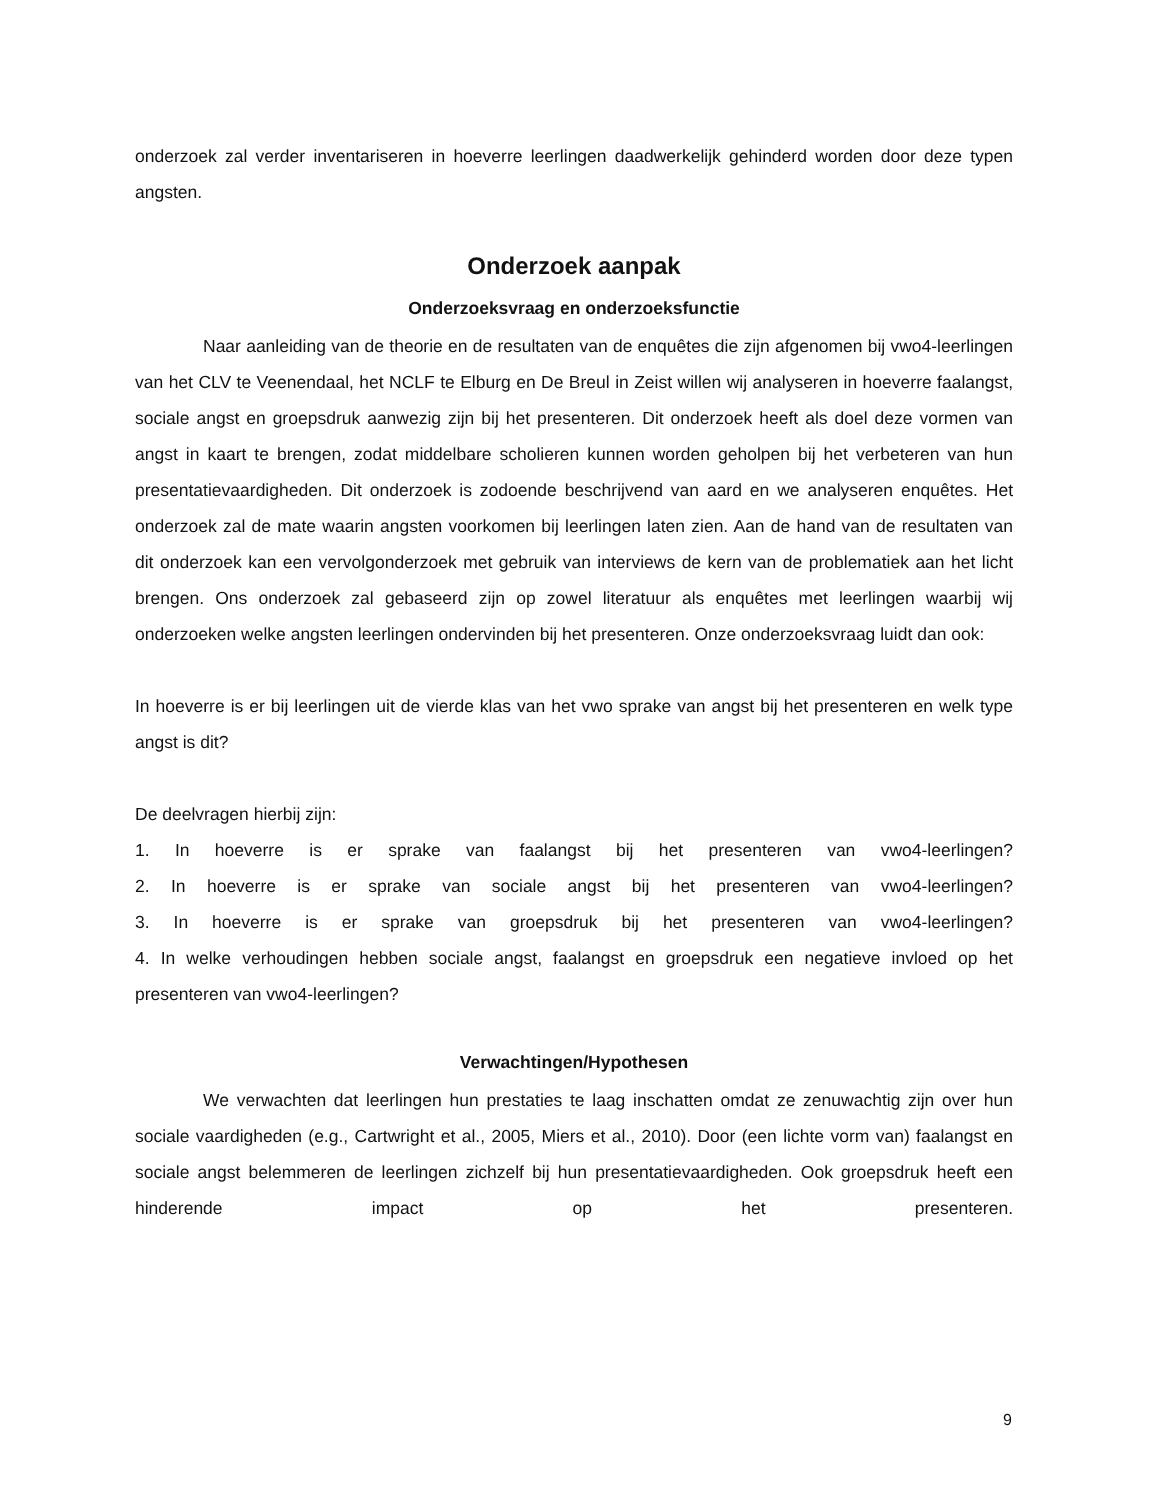onderzoek zal verder inventariseren in hoeverre leerlingen daadwerkelijk gehinderd worden door deze typen angsten.
Onderzoek aanpak
Onderzoeksvraag en onderzoeksfunctie
Naar aanleiding van de theorie en de resultaten van de enquêtes die zijn afgenomen bij vwo4-leerlingen van het CLV te Veenendaal, het NCLF te Elburg en De Breul in Zeist willen wij analyseren in hoeverre faalangst, sociale angst en groepsdruk aanwezig zijn bij het presenteren. Dit onderzoek heeft als doel deze vormen van angst in kaart te brengen, zodat middelbare scholieren kunnen worden geholpen bij het verbeteren van hun presentatievaardigheden. Dit onderzoek is zodoende beschrijvend van aard en we analyseren enquêtes. Het onderzoek zal de mate waarin angsten voorkomen bij leerlingen laten zien. Aan de hand van de resultaten van dit onderzoek kan een vervolgonderzoek met gebruik van interviews de kern van de problematiek aan het licht brengen. Ons onderzoek zal gebaseerd zijn op zowel literatuur als enquêtes met leerlingen waarbij wij onderzoeken welke angsten leerlingen ondervinden bij het presenteren. Onze onderzoeksvraag luidt dan ook:
In hoeverre is er bij leerlingen uit de vierde klas van het vwo sprake van angst bij het presenteren en welk type angst is dit?
De deelvragen hierbij zijn:
1. In hoeverre is er sprake van faalangst bij het presenteren van vwo4-leerlingen?
2. In hoeverre is er sprake van sociale angst bij het presenteren van vwo4-leerlingen?
3. In hoeverre is er sprake van groepsdruk bij het presenteren van vwo4-leerlingen?
4. In welke verhoudingen hebben sociale angst, faalangst en groepsdruk een negatieve invloed op het presenteren van vwo4-leerlingen?
Verwachtingen/Hypothesen
We verwachten dat leerlingen hun prestaties te laag inschatten omdat ze zenuwachtig zijn over hun sociale vaardigheden (e.g., Cartwright et al., 2005, Miers et al., 2010). Door (een lichte vorm van) faalangst en sociale angst belemmeren de leerlingen zichzelf bij hun presentatievaardigheden. Ook groepsdruk heeft een hinderende impact op het presenteren.
9